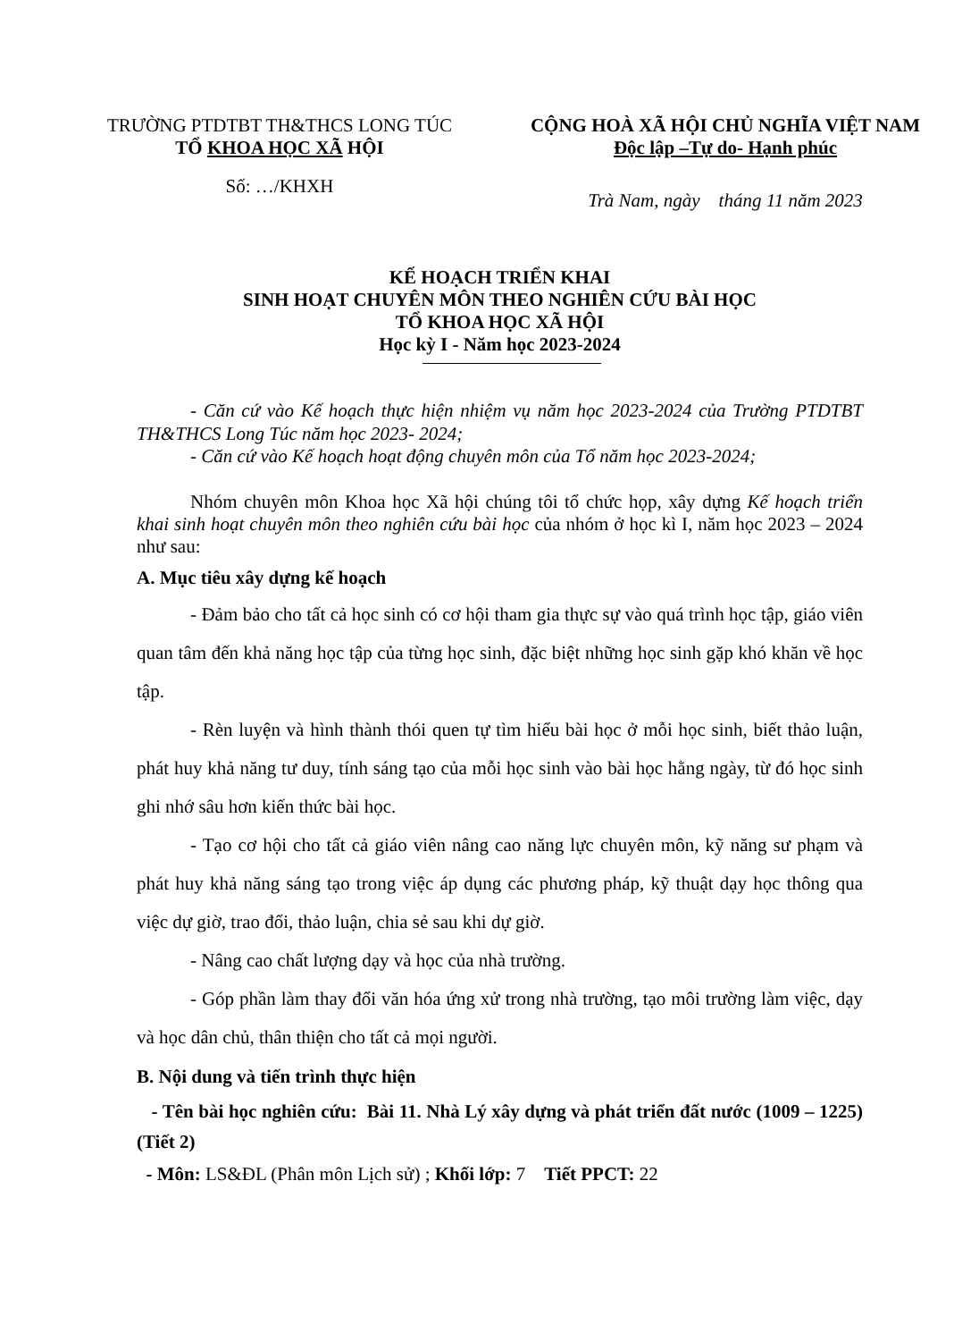TRƯỜNG PTDTBT TH&THCS LONG TÚC
TỔ KHOA HỌC XÃ HỘI
Số: …/KHXH
CỘNG HOÀ XÃ HỘI CHỦ NGHĨA VIỆT NAM
Độc lập –Tự do- Hạnh phúc
Trà Nam, ngày tháng 11 năm 2023
KẾ HOẠCH TRIỂN KHAI
SINH HOẠT CHUYÊN MÔN THEO NGHIÊN CỨU BÀI HỌC
TỔ KHOA HỌC XÃ HỘI
Học kỳ I - Năm học 2023-2024
- Căn cứ vào Kế hoạch thực hiện nhiệm vụ năm học 2023-2024 của Trường PTDTBT TH&THCS Long Túc năm học 2023- 2024;
- Căn cứ vào Kế hoạch hoạt động chuyên môn của Tổ năm học 2023-2024;
Nhóm chuyên môn Khoa học Xã hội chúng tôi tổ chức họp, xây dựng Kế hoạch triển khai sinh hoạt chuyên môn theo nghiên cứu bài học của nhóm ở học kì I, năm học 2023 – 2024 như sau:
A. Mục tiêu xây dựng kế hoạch
- Đảm bảo cho tất cả học sinh có cơ hội tham gia thực sự vào quá trình học tập, giáo viên quan tâm đến khả năng học tập của từng học sinh, đặc biệt những học sinh gặp khó khăn về học tập.
- Rèn luyện và hình thành thói quen tự tìm hiểu bài học ở mỗi học sinh, biết thảo luận, phát huy khả năng tư duy, tính sáng tạo của mỗi học sinh vào bài học hằng ngày, từ đó học sinh ghi nhớ sâu hơn kiến thức bài học.
- Tạo cơ hội cho tất cả giáo viên nâng cao năng lực chuyên môn, kỹ năng sư phạm và phát huy khả năng sáng tạo trong việc áp dụng các phương pháp, kỹ thuật dạy học thông qua việc dự giờ, trao đổi, thảo luận, chia sẻ sau khi dự giờ.
- Nâng cao chất lượng dạy và học của nhà trường.
- Góp phần làm thay đổi văn hóa ứng xử trong nhà trường, tạo môi trường làm việc, dạy và học dân chủ, thân thiện cho tất cả mọi người.
B. Nội dung và tiến trình thực hiện
- Tên bài học nghiên cứu: Bài 11. Nhà Lý xây dựng và phát triển đất nước (1009 – 1225) (Tiết 2)
- Môn: LS&ĐL (Phân môn Lịch sử) ; Khối lớp: 7 Tiết PPCT: 22